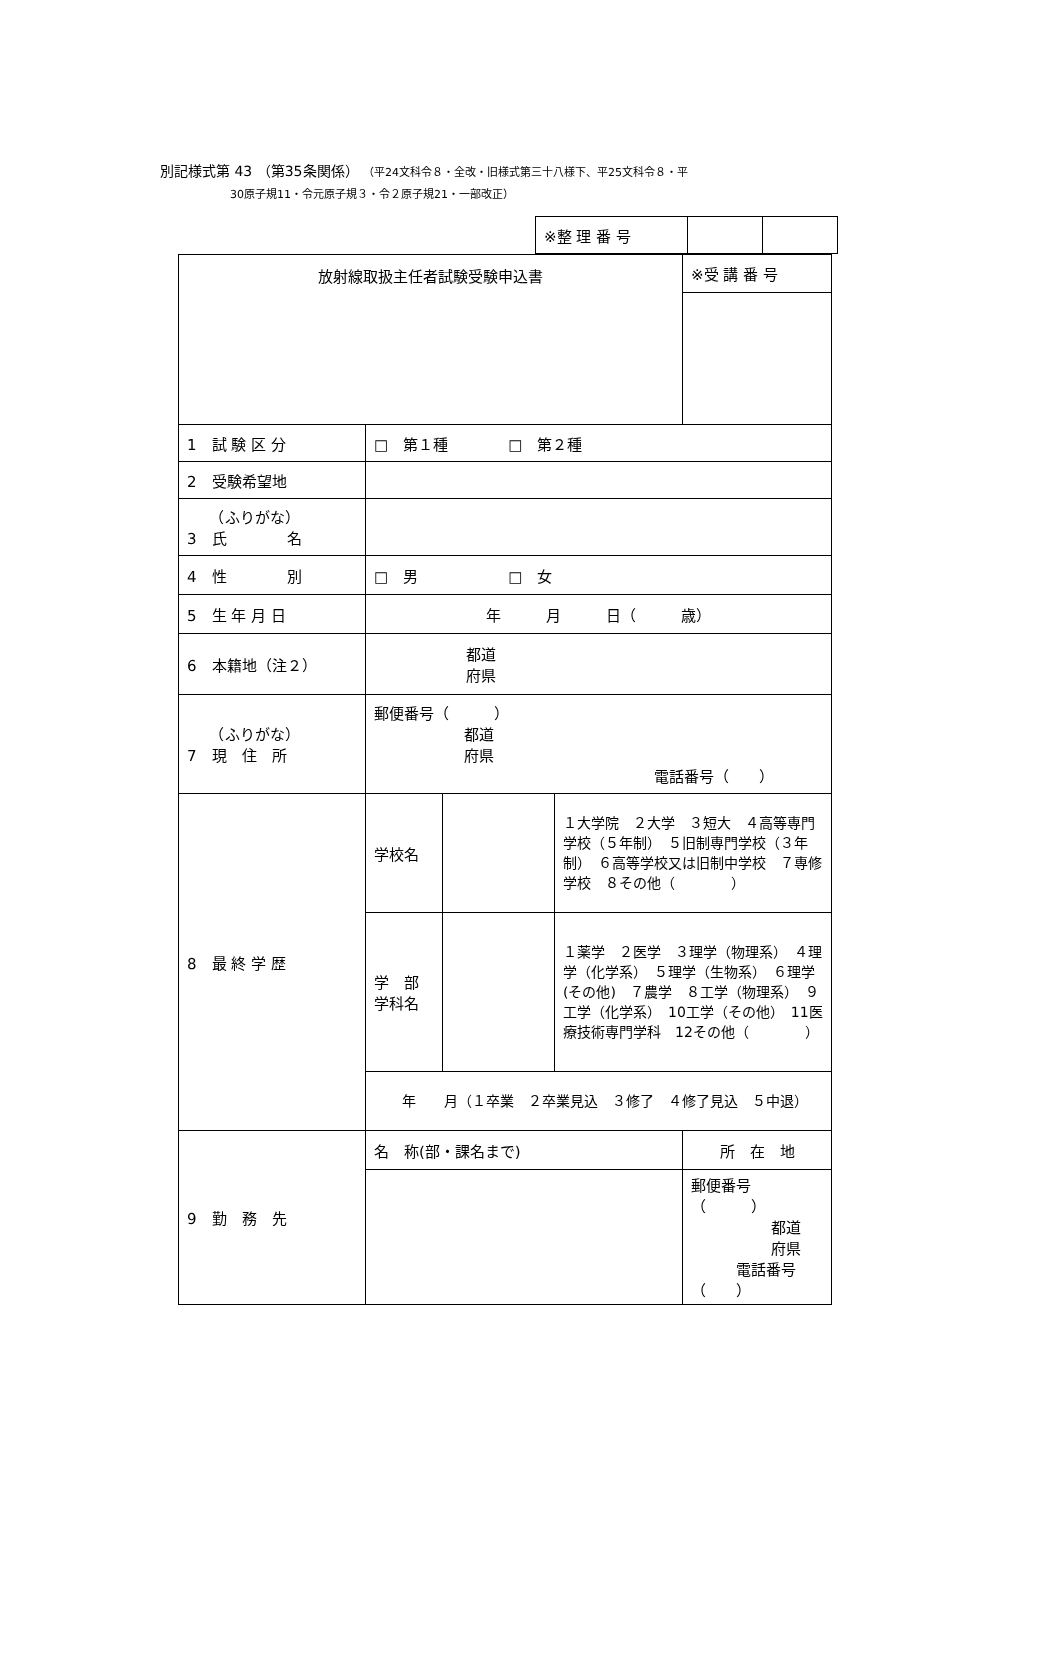別記様式第 43 （第35条関係） （平24文科令８・全改・旧様式第三十八様下、平25文科令８・平
30原子規11・令元原子規３・令２原子規21・一部改正）
| ※整 理 番 号 | | |
| 放射線取扱主任者試験受験申込書 | | | | ※受 講 番 号 |
| 1 試 験 区 分 | □ 第１種 □ 第２種 | | | |
| 2 受験希望地 | | | | |
| （ふりがな） 3 氏 名 | | | | |
| 4 性 別 | □ 男 □ 女 | | | |
| 5 生 年 月 日 | 年 月 日（ 歳） | | | |
| 6 本籍地（注２） | 都道 府県 | | | |
| （ふりがな） 7 現 住 所 | 郵便番号（ ） 都道 府県 電話番号（ ） | | | |
| 8 最 終 学 歴 | 学校名 | | １大学院 ２大学 ３短大 ４高等専門学校（５年制） ５旧制専門学校（３年制） ６高等学校又は旧制中学校 ７専修学校 ８その他（ ） | |
| | 学 部 学科名 | | １薬学 ２医学 ３理学（物理系） ４理学（化学系） ５理学（生物系） ６理学(その他) ７農学 ８工学（物理系） ９工学（化学系） 10工学（その他） 11医療技術専門学科 12その他（ ） | |
| | 年 月（１卒業 ２卒業見込 ３修了 ４修了見込 ５中退） | | | |
| 9 勤 務 先 | 名 称(部・課名まで) | | | 所 在 地 |
| | | | | 郵便番号（ ） 都道 府県 電話番号（ ） |